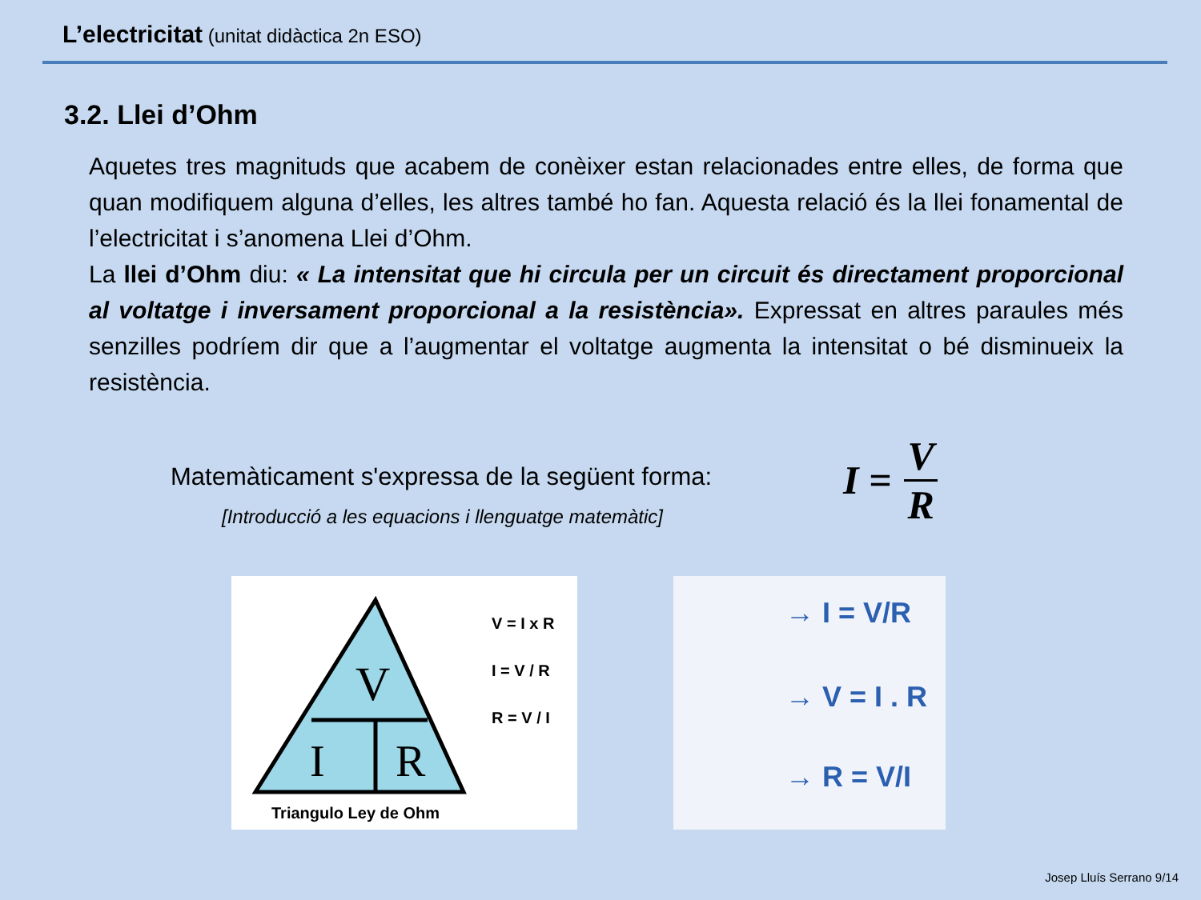L’electricitat (unitat didàctica 2n ESO)
3.2. Llei d’Ohm
Aquetes tres magnituds que acabem de conèixer estan relacionades entre elles, de forma que quan modifiquem alguna d’elles, les altres també ho fan. Aquesta relació és la llei fonamental de l’electricitat i s’anomena Llei d’Ohm.
La llei d’Ohm diu: « La intensitat que hi circula per un circuit és directament proporcional al voltatge i inversament proporcional a la resistència». Expressat en altres paraules més senzilles podríem dir que a l’augmentar el voltatge augmenta la intensitat o bé disminueix la resistència.
Matemàticament s'expressa de la següent forma:
[Introducció a les equacions i llenguatge matemàtic]
I = V
R
V
I
R
V = I x R
I = V / R
R = V / I
Triangulo Ley de Ohm
→ I = V/R
→ V = I . R
→ R = V/I
Josep Lluís Serrano 9/14